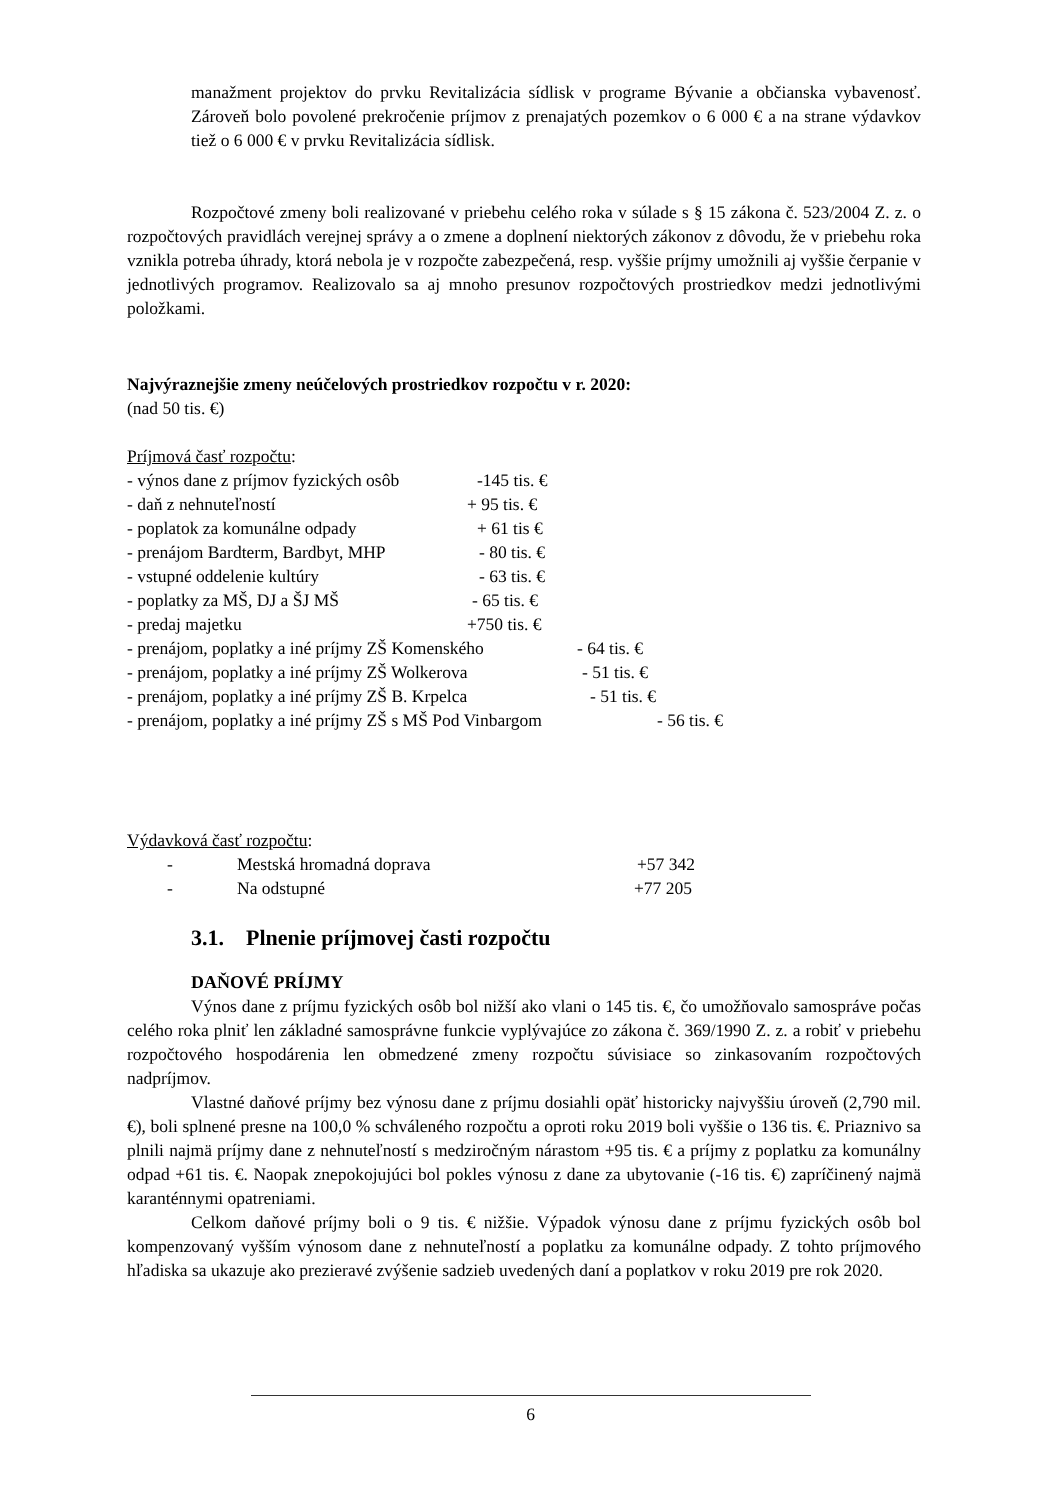manažment projektov do prvku Revitalizácia sídlisk v programe Bývanie a občianska vybavenosť. Zároveň bolo povolené prekročenie príjmov z prenajatých pozemkov o 6 000 € a na strane výdavkov tiež o 6 000 € v prvku Revitalizácia sídlisk.
Rozpočtové zmeny boli realizované v priebehu celého roka v súlade s § 15 zákona č. 523/2004 Z. z. o rozpočtových pravidlách verejnej správy a o zmene a doplnení niektorých zákonov z dôvodu, že v priebehu roka vznikla potreba úhrady, ktorá nebola je v rozpočte zabezpečená, resp. vyššie príjmy umožnili aj vyššie čerpanie v jednotlivých programov. Realizovalo sa aj mnoho presunov rozpočtových prostriedkov medzi jednotlivými položkami.
Najvýraznejšie zmeny neúčelových prostriedkov rozpočtu v r. 2020:
(nad 50 tis. €)
Príjmová časť rozpočtu:
- výnos dane z príjmov fyzických osôb -145 tis. €
- daň z nehnuteľností + 95 tis. €
- poplatok za komunálne odpady + 61 tis €
- prenájom Bardterm, Bardbyt, MHP - 80 tis. €
- vstupné oddelenie kultúry - 63 tis. €
- poplatky za MŠ, DJ a ŠJ MŠ - 65 tis. €
- predaj majetku +750 tis. €
- prenájom, poplatky a iné príjmy ZŠ Komenského - 64 tis. €
- prenájom, poplatky a iné príjmy ZŠ Wolkerova - 51 tis. €
- prenájom, poplatky a iné príjmy ZŠ B. Krpelca - 51 tis. €
- prenájom, poplatky a iné príjmy ZŠ s MŠ Pod Vinbargom - 56 tis. €
Výdavková časť rozpočtu:
- Mestská hromadná doprava +57 342
- Na odstupné +77 205
3.1. Plnenie príjmovej časti rozpočtu
DAŇOVÉ PRÍJMY
Výnos dane z príjmu fyzických osôb bol nižší ako vlani o 145 tis. €, čo umožňovalo samospráve počas celého roka plniť len základné samosprávne funkcie vyplývajúce zo zákona č. 369/1990 Z. z. a robiť v priebehu rozpočtového hospodárenia len obmedzené zmeny rozpočtu súvisiace so zinkasovaním rozpočtových nadpríjmov.
Vlastné daňové príjmy bez výnosu dane z príjmu dosiahli opäť historicky najvyššiu úroveň (2,790 mil. €), boli splnené presne na 100,0 % schváleného rozpočtu a oproti roku 2019 boli vyššie o 136 tis. €. Priaznivo sa plnili najmä príjmy dane z nehnuteľností s medziročným nárastom +95 tis. € a príjmy z poplatku za komunálny odpad +61 tis. €. Naopak znepokojujúci bol pokles výnosu z dane za ubytovanie (-16 tis. €) zapríčinený najmä karanténnymi opatreniami.
Celkom daňové príjmy boli o 9 tis. € nižšie. Výpadok výnosu dane z príjmu fyzických osôb bol kompenzovaný vyšším výnosom dane z nehnuteľností a poplatku za komunálne odpady. Z tohto príjmového hľadiska sa ukazuje ako prezieravé zvýšenie sadzieb uvedených daní a poplatkov v roku 2019 pre rok 2020.
6